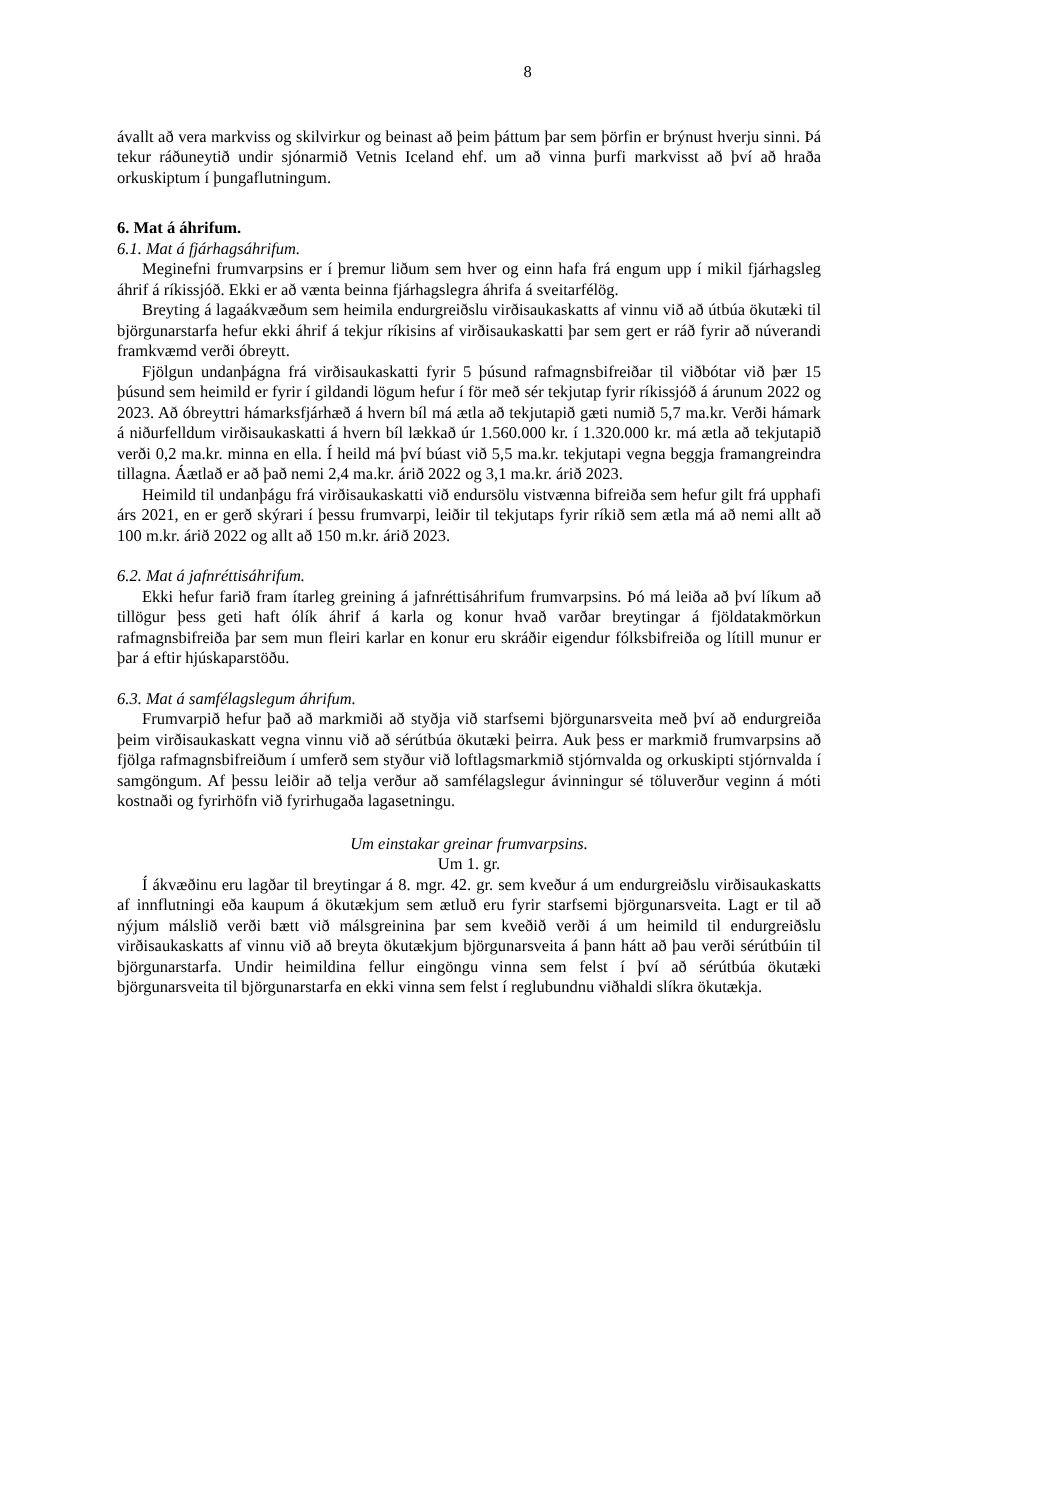8
ávallt að vera markviss og skilvirkur og beinast að þeim þáttum þar sem þörfin er brýnust hverju sinni. Þá tekur ráðuneytið undir sjónarmið Vetnis Iceland ehf. um að vinna þurfi markvisst að því að hraða orkuskiptum í þungaflutningum.
6. Mat á áhrifum.
6.1. Mat á fjárhagsáhrifum.
Meginefni frumvarpsins er í þremur liðum sem hver og einn hafa frá engum upp í mikil fjárhagsleg áhrif á ríkissjóð. Ekki er að vænta beinna fjárhagslegra áhrifa á sveitarfélög.
Breyting á lagaákvæðum sem heimila endurgreiðslu virðisaukaskatts af vinnu við að útbúa ökutæki til björgunarstarfa hefur ekki áhrif á tekjur ríkisins af virðisaukaskatti þar sem gert er ráð fyrir að núverandi framkvæmd verði óbreytt.
Fjölgun undanþágna frá virðisaukaskatti fyrir 5 þúsund rafmagnsbifreiðar til viðbótar við þær 15 þúsund sem heimild er fyrir í gildandi lögum hefur í för með sér tekjutap fyrir ríkissjóð á árunum 2022 og 2023. Að óbreyttri hámarksfjárhæð á hvern bíl má ætla að tekjutapið gæti numið 5,7 ma.kr. Verði hámark á niðurfelldum virðisaukaskatti á hvern bíl lækkað úr 1.560.000 kr. í 1.320.000 kr. má ætla að tekjutapið verði 0,2 ma.kr. minna en ella. Í heild má því búast við 5,5 ma.kr. tekjutapi vegna beggja framangreindra tillagna. Áætlað er að það nemi 2,4 ma.kr. árið 2022 og 3,1 ma.kr. árið 2023.
Heimild til undanþágu frá virðisaukaskatti við endursölu vistvænna bifreiða sem hefur gilt frá upphafi árs 2021, en er gerð skýrari í þessu frumvarpi, leiðir til tekjutaps fyrir ríkið sem ætla má að nemi allt að 100 m.kr. árið 2022 og allt að 150 m.kr. árið 2023.
6.2. Mat á jafnréttisáhrifum.
Ekki hefur farið fram ítarleg greining á jafnréttisáhrifum frumvarpsins. Þó má leiða að því líkum að tillögur þess geti haft ólík áhrif á karla og konur hvað varðar breytingar á fjöldatakmörkun rafmagnsbifreiða þar sem mun fleiri karlar en konur eru skráðir eigendur fólksbifreiða og lítill munur er þar á eftir hjúskaparstöðu.
6.3. Mat á samfélagslegum áhrifum.
Frumvarpið hefur það að markmiði að styðja við starfsemi björgunarsveita með því að endurgreiða þeim virðisaukaskatt vegna vinnu við að sérútbúa ökutæki þeirra. Auk þess er markmið frumvarpsins að fjölga rafmagnsbifreiðum í umferð sem styður við loftlagsmarkmið stjórnvalda og orkuskipti stjórnvalda í samgöngum. Af þessu leiðir að telja verður að samfélagslegur ávinningur sé töluverður veginn á móti kostnaði og fyrirhöfn við fyrirhugaða lagasetningu.
Um einstakar greinar frumvarpsins.
Um 1. gr.
Í ákvæðinu eru lagðar til breytingar á 8. mgr. 42. gr. sem kveður á um endurgreiðslu virðisaukaskatts af innflutningi eða kaupum á ökutækjum sem ætluð eru fyrir starfsemi björgunarsveita. Lagt er til að nýjum málslið verði bætt við málsgreinina þar sem kveðið verði á um heimild til endurgreiðslu virðisaukaskatts af vinnu við að breyta ökutækjum björgunarsveita á þann hátt að þau verði sérútbúin til björgunarstarfa. Undir heimildina fellur eingöngu vinna sem felst í því að sérútbúa ökutæki björgunarsveita til björgunarstarfa en ekki vinna sem felst í reglubundnu viðhaldi slíkra ökutækja.